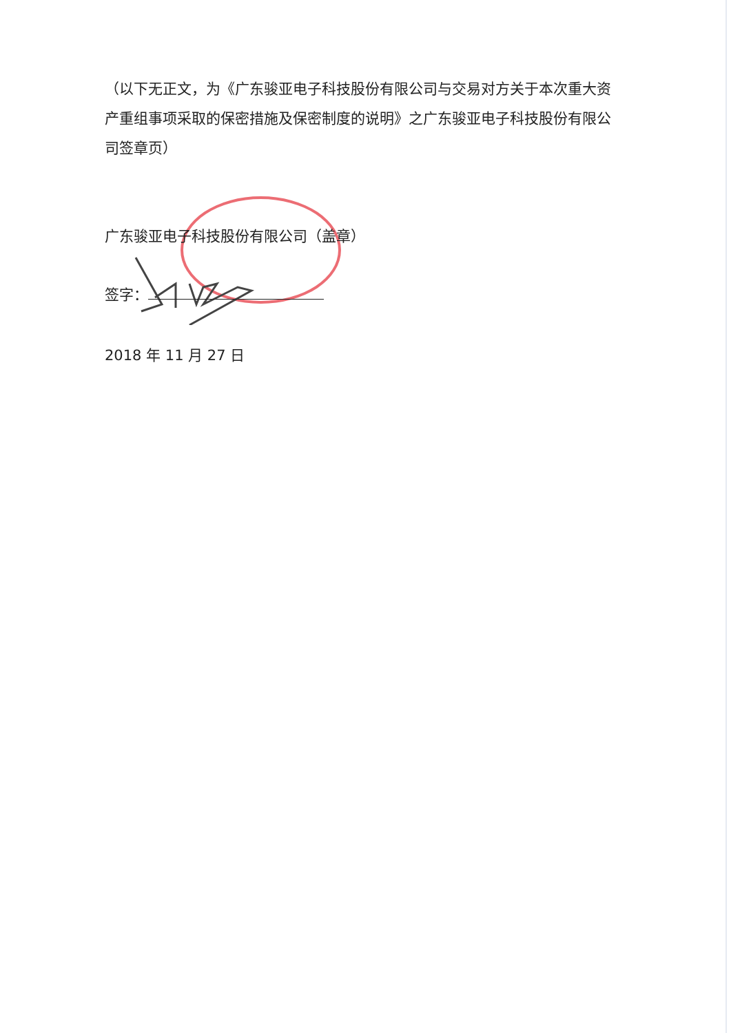（以下无正文，为《广东骏亚电子科技股份有限公司与交易对方关于本次重大资产重组事项采取的保密措施及保密制度的说明》之广东骏亚电子科技股份有限公司签章页）
广东骏亚电子科技股份有限公司（盖章）
签字：
2018 年 11 月 27 日